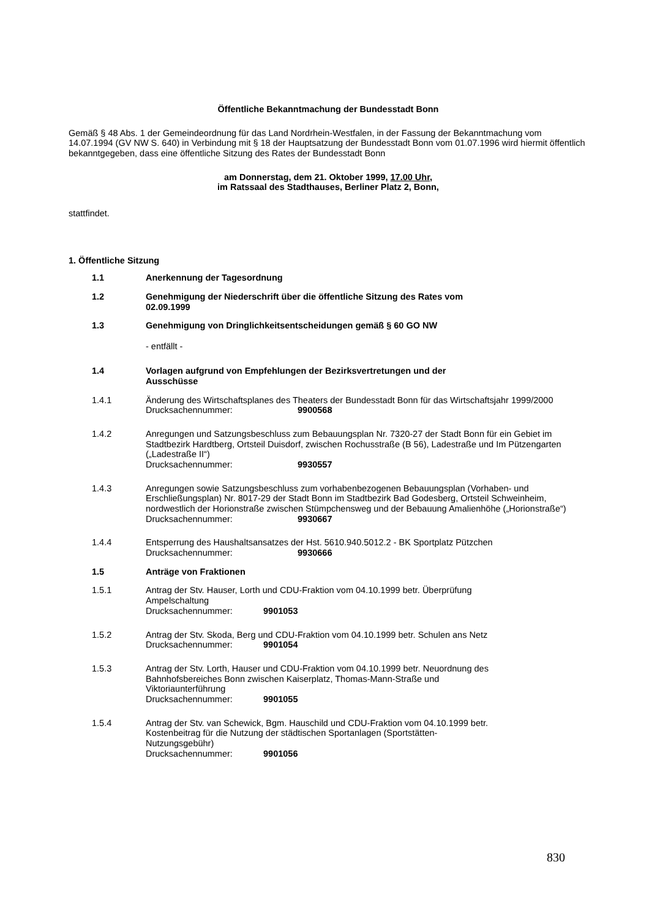Öffentliche Bekanntmachung der Bundesstadt Bonn
Gemäß § 48 Abs. 1 der Gemeindeordnung für das Land Nordrhein-Westfalen, in der Fassung der Bekanntmachung vom 14.07.1994 (GV NW S. 640) in Verbindung mit § 18 der Hauptsatzung der Bundesstadt Bonn vom 01.07.1996 wird hiermit öffentlich bekanntgegeben, dass eine öffentliche Sitzung des Rates der Bundesstadt Bonn
am Donnerstag, dem 21. Oktober 1999, 17.00 Uhr,
im Ratssaal des Stadthauses, Berliner Platz 2, Bonn,
stattfindet.
1. Öffentliche Sitzung
1.1 Anerkennung der Tagesordnung
1.2 Genehmigung der Niederschrift über die öffentliche Sitzung des Rates vom
02.09.1999
1.3 Genehmigung von Dringlichkeitsentscheidungen gemäß § 60 GO NW
- entfällt -
1.4 Vorlagen aufgrund von Empfehlungen der Bezirksvertretungen und der
Ausschüsse
1.4.1 Änderung des Wirtschaftsplanes des Theaters der Bundesstadt Bonn für das Wirtschaftsjahr 1999/2000
Drucksachennummer: 9900568
1.4.2 Anregungen und Satzungsbeschluss zum Bebauungsplan Nr. 7320-27 der Stadt Bonn für ein Gebiet im Stadtbezirk Hardtberg, Ortsteil Duisdorf, zwischen Rochusstraße (B 56), Ladestraße und Im Pützengarten („Ladestraße II“)
Drucksachennummer: 9930557
1.4.3 Anregungen sowie Satzungsbeschluss zum vorhabenbezogenen Bebauungsplan (Vorhaben- und Erschließungsplan) Nr. 8017-29 der Stadt Bonn im Stadtbezirk Bad Godesberg, Ortsteil Schweinheim, nordwestlich der Horionstraße zwischen Stümpchensweg und der Bebauung Amalienhöhe („Horionstraße“)
Drucksachennummer: 9930667
1.4.4 Entsperrung des Haushaltsansatzes der Hst. 5610.940.5012.2 - BK Sportplatz Pützchen
Drucksachennummer: 9930666
1.5 Anträge von Fraktionen
1.5.1 Antrag der Stv. Hauser, Lorth und CDU-Fraktion vom 04.10.1999 betr. Überprüfung
Ampelschaltung
Drucksachennummer: 9901053
1.5.2 Antrag der Stv. Skoda, Berg und CDU-Fraktion vom 04.10.1999 betr. Schulen ans Netz
Drucksachennummer: 9901054
1.5.3 Antrag der Stv. Lorth, Hauser und CDU-Fraktion vom 04.10.1999 betr. Neuordnung des
Bahnhofsbereiches Bonn zwischen Kaiserplatz, Thomas-Mann-Straße und
Viktoriaunterführung
Drucksachennummer: 9901055
1.5.4 Antrag der Stv. van Schewick, Bgm. Hauschild und CDU-Fraktion vom 04.10.1999 betr.
Kostenbeitrag für die Nutzung der städtischen Sportanlagen (Sportstätten-
Nutzungsgebühr)
Drucksachennummer: 9901056
830